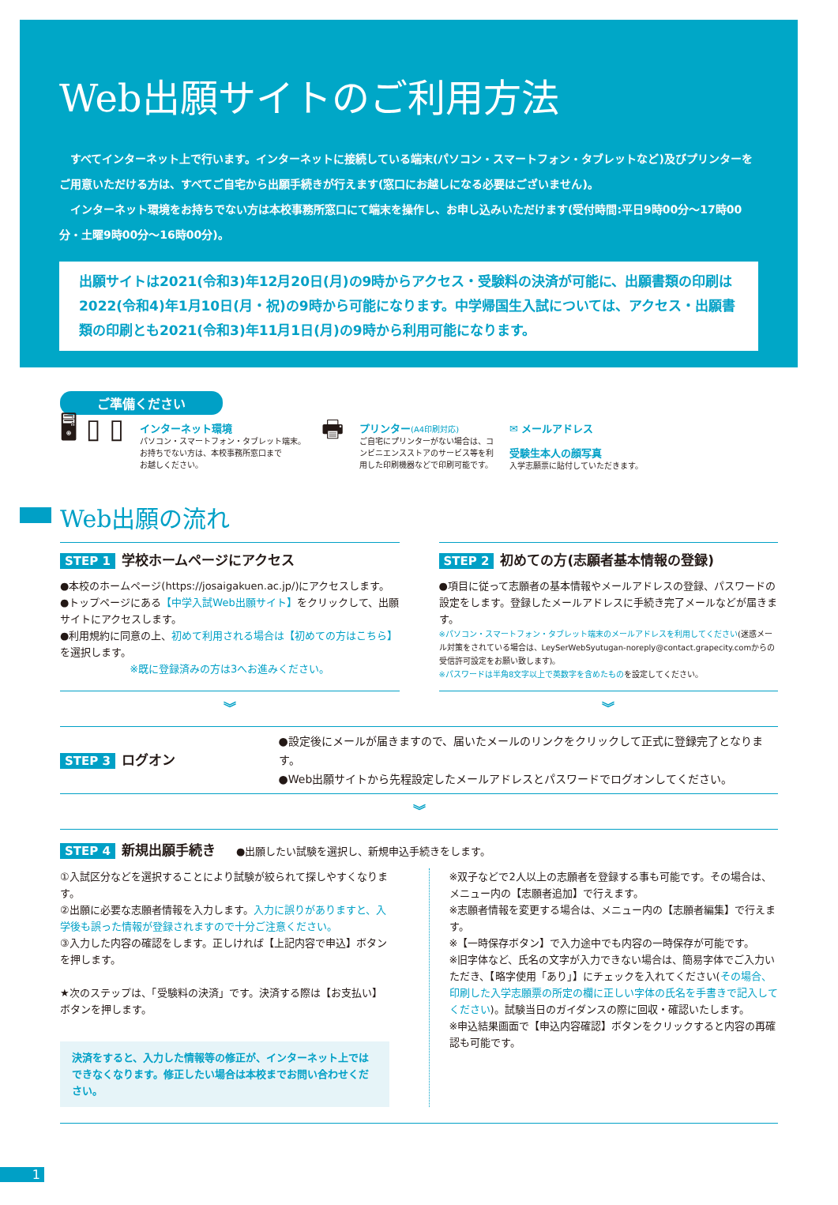Web出願サイトのご利用方法
すべてインターネット上で行います。インターネットに接続している端末(パソコン・スマートフォン・タブレットなど)及びプリンターをご用意いただける方は、すべてご自宅から出願手続きが行えます(窓口にお越しになる必要はございません)。
インターネット環境をお持ちでない方は本校事務所窓口にて端末を操作し、お申し込みいただけます(受付時間:平日9時00分〜17時00分・土曜9時00分〜16時00分)。
出願サイトは2021(令和3)年12月20日(月)の9時からアクセス・受験料の決済が可能に、出願書類の印刷は2022(令和4)年1月10日(月・祝)の9時から可能になります。中学帰国生入試については、アクセス・出願書類の印刷とも2021(令和3)年11月1日(月)の9時から利用可能になります。
ご準備ください
🖥 ▯ ▯
インターネット環境
パソコン・スマートフォン・タブレット端末。
お持ちでない方は、本校事務所窓口まで
お越しください。
🖶
プリンター(A4印刷対応)
ご自宅にプリンターがない場合は、コ
ンビニエンスストアのサービス等を利
用した印刷機器などで印刷可能です。
✉ メールアドレス
受験生本人の顔写真
入学志願票に貼付していただきます。
Web出願の流れ
STEP 1 学校ホームページにアクセス
●本校のホームページ(https://josaigakuen.ac.jp/)にアクセスします。
●トップページにある【中学入試Web出願サイト】をクリックして、出願サイトにアクセスします。
●利用規約に同意の上、初めて利用される場合は【初めての方はこちら】を選択します。
※既に登録済みの方は3へお進みください。
STEP 2 初めての方(志願者基本情報の登録)
●項目に従って志願者の基本情報やメールアドレスの登録、パスワードの設定をします。登録したメールアドレスに手続き完了メールなどが届きます。
※パソコン・スマートフォン・タブレット端末のメールアドレスを利用してください(迷惑メール対策をされている場合は、LeySerWebSyutugan-noreply@contact.grapecity.comからの受信許可設定をお願い致します)。
※パスワードは半角8文字以上で英数字を含めたものを設定してください。
︾ ︾
STEP 3 ログオン
●設定後にメールが届きますので、届いたメールのリンクをクリックして正式に登録完了となります。
●Web出願サイトから先程設定したメールアドレスとパスワードでログオンしてください。
︾
STEP 4 新規出願手続き
　　●出願したい試験を選択し、新規申込手続きをします。
①入試区分などを選択することにより試験が絞られて探しやすくなります。
②出願に必要な志願者情報を入力します。入力に誤りがありますと、入学後も誤った情報が登録されますので十分ご注意ください。
③入力した内容の確認をします。正しければ【上記内容で申込】ボタンを押します。
★次のステップは、「受験料の決済」です。決済する際は【お支払い】ボタンを押します。
決済をすると、入力した情報等の修正が、インターネット上ではできなくなります。修正したい場合は本校までお問い合わせください。
※双子などで2人以上の志願者を登録する事も可能です。その場合は、メニュー内の【志願者追加】で行えます。
※志願者情報を変更する場合は、メニュー内の【志願者編集】で行えます。
※【一時保存ボタン】で入力途中でも内容の一時保存が可能です。
※旧字体など、氏名の文字が入力できない場合は、簡易字体でご入力いただき、【略字使用「あり」】にチェックを入れてください(その場合、印刷した入学志願票の所定の欄に正しい字体の氏名を手書きで記入してください)。試験当日のガイダンスの際に回収・確認いたします。
※申込結果画面で【申込内容確認】ボタンをクリックすると内容の再確認も可能です。
1